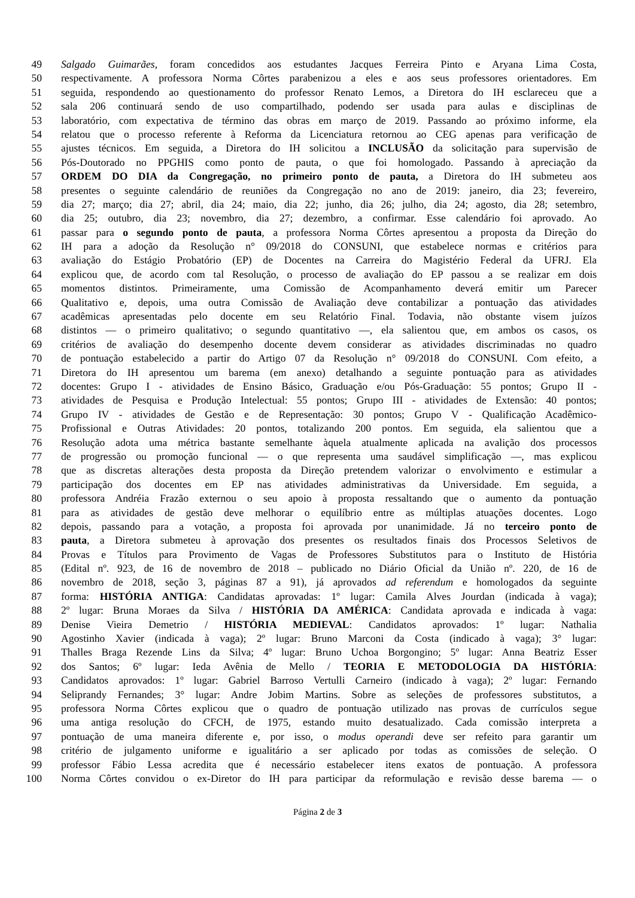49 Salgado Guimarães, foram concedidos aos estudantes Jacques Ferreira Pinto e Aryana Lima Costa,
50 respectivamente. A professora Norma Côrtes parabenizou a eles e aos seus professores orientadores. Em
51 seguida, respondendo ao questionamento do professor Renato Lemos, a Diretora do IH esclareceu que a
52 sala 206 continuará sendo de uso compartilhado, podendo ser usada para aulas e disciplinas de
53 laboratório, com expectativa de término das obras em março de 2019. Passando ao próximo informe, ela
54 relatou que o processo referente à Reforma da Licenciatura retornou ao CEG apenas para verificação de
55 ajustes técnicos. Em seguida, a Diretora do IH solicitou a INCLUSÃO da solicitação para supervisão de
56 Pós-Doutorado no PPGHIS como ponto de pauta, o que foi homologado. Passando à apreciação da
57 ORDEM DO DIA da Congregação, no primeiro ponto de pauta, a Diretora do IH submeteu aos
58 presentes o seguinte calendário de reuniões da Congregação no ano de 2019: janeiro, dia 23; fevereiro,
59 dia 27; março; dia 27; abril, dia 24; maio, dia 22; junho, dia 26; julho, dia 24; agosto, dia 28; setembro,
60 dia 25; outubro, dia 23; novembro, dia 27; dezembro, a confirmar. Esse calendário foi aprovado. Ao
61 passar para o segundo ponto de pauta, a professora Norma Côrtes apresentou a proposta da Direção do
62 IH para a adoção da Resolução n° 09/2018 do CONSUNI, que estabelece normas e critérios para
63 avaliação do Estágio Probatório (EP) de Docentes na Carreira do Magistério Federal da UFRJ. Ela
64 explicou que, de acordo com tal Resolução, o processo de avaliação do EP passou a se realizar em dois
65 momentos distintos. Primeiramente, uma Comissão de Acompanhamento deverá emitir um Parecer
66 Qualitativo e, depois, uma outra Comissão de Avaliação deve contabilizar a pontuação das atividades
67 acadêmicas apresentadas pelo docente em seu Relatório Final. Todavia, não obstante visem juízos
68 distintos — o primeiro qualitativo; o segundo quantitativo —, ela salientou que, em ambos os casos, os
69 critérios de avaliação do desempenho docente devem considerar as atividades discriminadas no quadro
70 de pontuação estabelecido a partir do Artigo 07 da Resolução n° 09/2018 do CONSUNI. Com efeito, a
71 Diretora do IH apresentou um barema (em anexo) detalhando a seguinte pontuação para as atividades
72 docentes: Grupo I - atividades de Ensino Básico, Graduação e/ou Pós-Graduação: 55 pontos; Grupo II -
73 atividades de Pesquisa e Produção Intelectual: 55 pontos; Grupo III - atividades de Extensão: 40 pontos;
74 Grupo IV - atividades de Gestão e de Representação: 30 pontos; Grupo V - Qualificação Acadêmico-
75 Profissional e Outras Atividades: 20 pontos, totalizando 200 pontos. Em seguida, ela salientou que a
76 Resolução adota uma métrica bastante semelhante àquela atualmente aplicada na avalição dos processos
77 de progressão ou promoção funcional — o que representa uma saudável simplificação —, mas explicou
78 que as discretas alterações desta proposta da Direção pretendem valorizar o envolvimento e estimular a
79 participação dos docentes em EP nas atividades administrativas da Universidade. Em seguida, a
80 professora Andréia Frazão externou o seu apoio à proposta ressaltando que o aumento da pontuação
81 para as atividades de gestão deve melhorar o equilíbrio entre as múltiplas atuações docentes. Logo
82 depois, passando para a votação, a proposta foi aprovada por unanimidade. Já no terceiro ponto de
83 pauta, a Diretora submeteu à aprovação dos presentes os resultados finais dos Processos Seletivos de
84 Provas e Títulos para Provimento de Vagas de Professores Substitutos para o Instituto de História
85 (Edital nº. 923, de 16 de novembro de 2018 – publicado no Diário Oficial da União nº. 220, de 16 de
86 novembro de 2018, seção 3, páginas 87 a 91), já aprovados ad referendum e homologados da seguinte
87 forma: HISTÓRIA ANTIGA: Candidatas aprovadas: 1º lugar: Camila Alves Jourdan (indicada à vaga);
88 2º lugar: Bruna Moraes da Silva / HISTÓRIA DA AMÉRICA: Candidata aprovada e indicada à vaga:
89 Denise Vieira Demetrio / HISTÓRIA MEDIEVAL: Candidatos aprovados: 1º lugar: Nathalia
90 Agostinho Xavier (indicada à vaga); 2º lugar: Bruno Marconi da Costa (indicado à vaga); 3° lugar:
91 Thalles Braga Rezende Lins da Silva; 4º lugar: Bruno Uchoa Borgongino; 5º lugar: Anna Beatriz Esser
92 dos Santos; 6º lugar: Ieda Avênia de Mello / TEORIA E METODOLOGIA DA HISTÓRIA:
93 Candidatos aprovados: 1º lugar: Gabriel Barroso Vertulli Carneiro (indicado à vaga); 2º lugar: Fernando
94 Seliprandy Fernandes; 3° lugar: Andre Jobim Martins. Sobre as seleções de professores substitutos, a
95 professora Norma Côrtes explicou que o quadro de pontuação utilizado nas provas de currículos segue
96 uma antiga resolução do CFCH, de 1975, estando muito desatualizado. Cada comissão interpreta a
97 pontuação de uma maneira diferente e, por isso, o modus operandi deve ser refeito para garantir um
98 critério de julgamento uniforme e igualitário a ser aplicado por todas as comissões de seleção. O
99 professor Fábio Lessa acredita que é necessário estabelecer itens exatos de pontuação. A professora
100 Norma Côrtes convidou o ex-Diretor do IH para participar da reformulação e revisão desse barema — o
Página 2 de 3